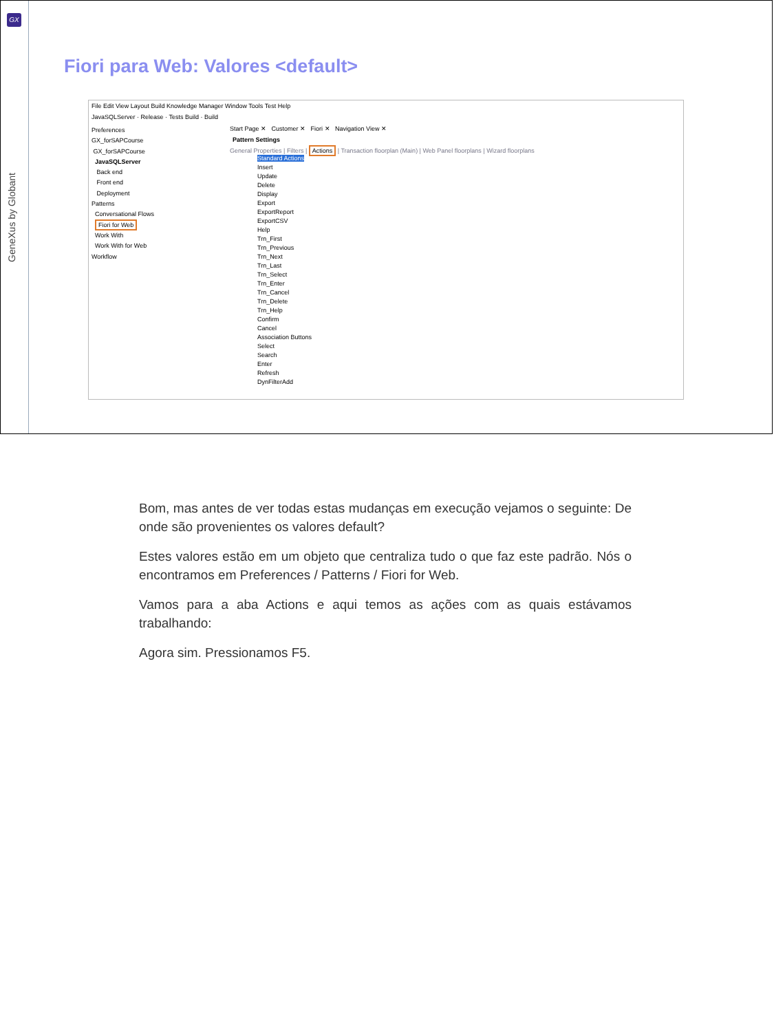GX
GeneXus by Globant
Fiori para Web: Valores <default>
File Edit View Layout Build Knowledge Manager Window Tools Test Help
JavaSQLServer · Release · Tests Build · Build
Preferences
GX_forSAPCourse
GX_forSAPCourse
JavaSQLServer
Back end
Front end
Deployment
Patterns
Conversational Flows
Fiori for Web
Work With
Work With for Web
Workflow
Start Page ✕ Customer ✕ Fiori ✕ Navigation View ✕
Pattern Settings
General Properties | Filters | Actions | Transaction floorplan (Main) | Web Panel floorplans | Wizard floorplans
Standard Actions
Insert
Update
Delete
Display
Export
ExportReport
ExportCSV
Help
Trn_First
Trn_Previous
Trn_Next
Trn_Last
Trn_Select
Trn_Enter
Trn_Cancel
Trn_Delete
Trn_Help
Confirm
Cancel
Association Buttons
Select
Search
Enter
Refresh
DynFilterAdd
Bom, mas antes de ver todas estas mudanças em execução vejamos o seguinte: De onde são provenientes os valores default?
Estes valores estão em um objeto que centraliza tudo o que faz este padrão. Nós o encontramos em Preferences / Patterns / Fiori for Web.
Vamos para a aba Actions e aqui temos as ações com as quais estávamos trabalhando:
Agora sim. Pressionamos F5.